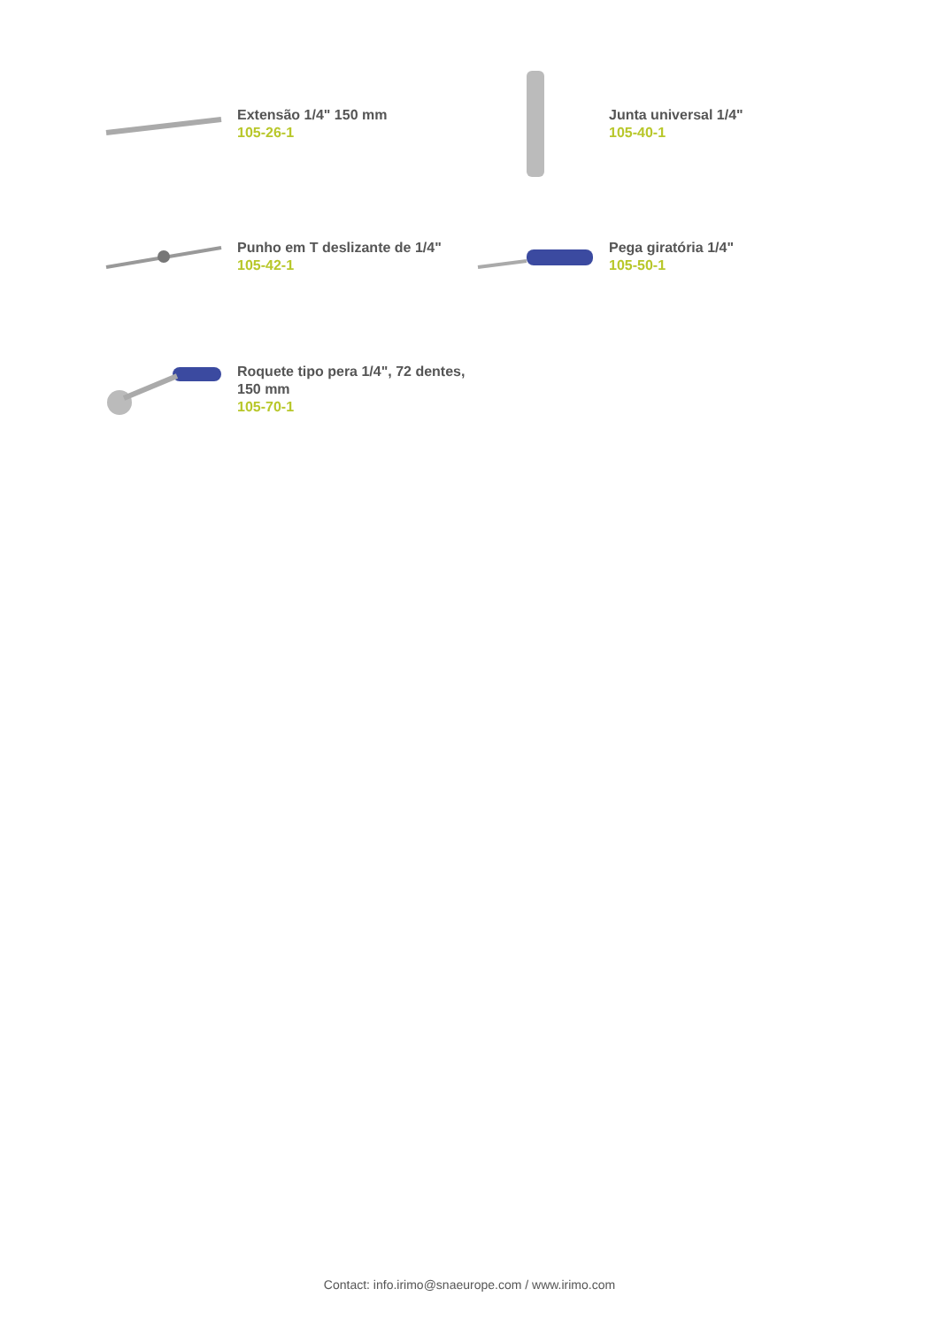Extensão 1/4" 150 mm
105-26-1
Junta universal 1/4"
105-40-1
Punho em T deslizante de 1/4"
105-42-1
Pega giratória 1/4"
105-50-1
Roquete tipo pera 1/4", 72 dentes,
150 mm
105-70-1
Contact: info.irimo@snaeurope.com / www.irimo.com